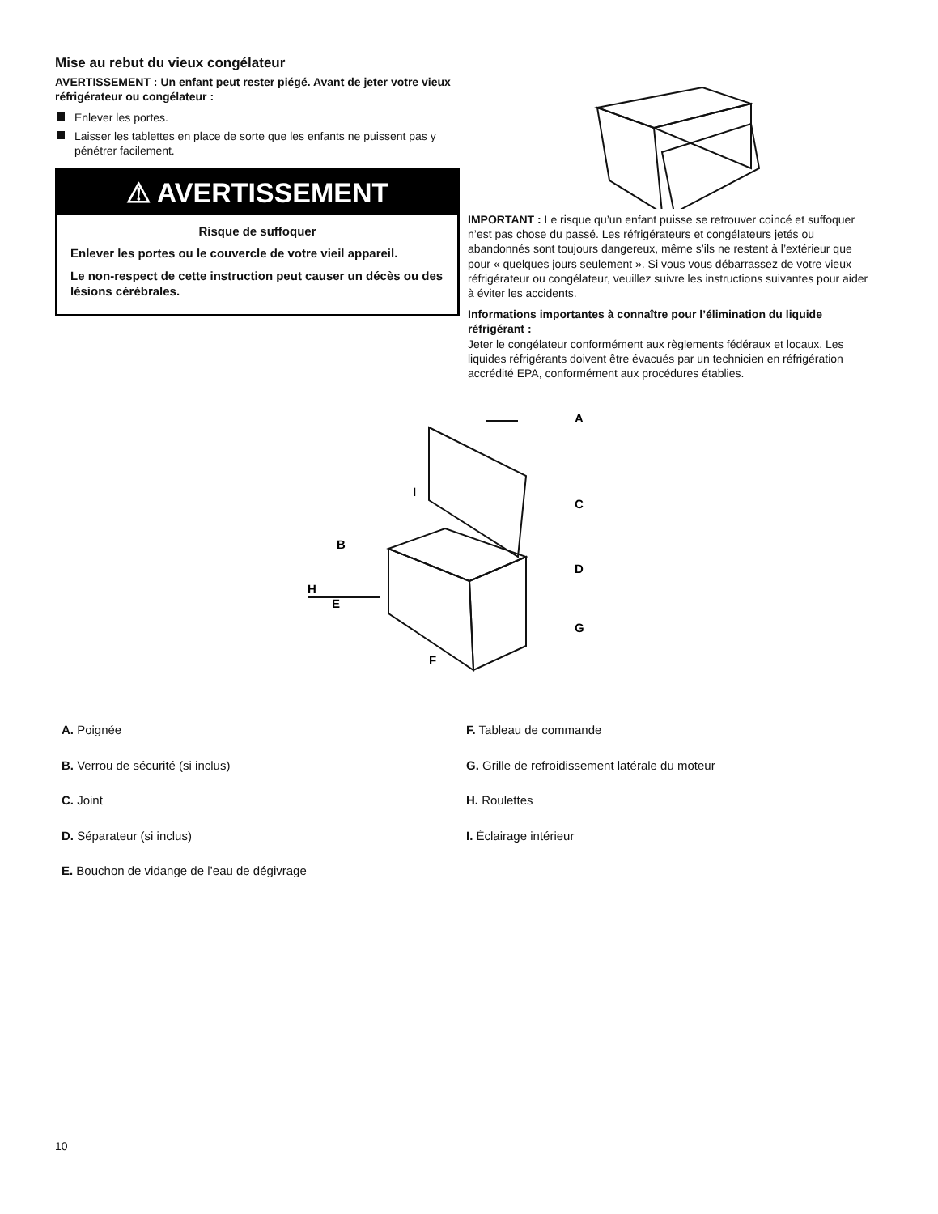Mise au rebut du vieux congélateur
AVERTISSEMENT : Un enfant peut rester piégé. Avant de jeter votre vieux réfrigérateur ou congélateur :
Enlever les portes.
Laisser les tablettes en place de sorte que les enfants ne puissent pas y pénétrer facilement.
⚠ AVERTISSEMENT
Risque de suffoquer
Enlever les portes ou le couvercle de votre vieil appareil.
Le non-respect de cette instruction peut causer un décès ou des lésions cérébrales.
IMPORTANT : Le risque qu’un enfant puisse se retrouver coincé et suffoquer n’est pas chose du passé. Les réfrigérateurs et congélateurs jetés ou abandonnés sont toujours dangereux, même s’ils ne restent à l’extérieur que pour « quelques jours seulement ». Si vous vous débarrassez de votre vieux réfrigérateur ou congélateur, veuillez suivre les instructions suivantes pour aider à éviter les accidents.
Informations importantes à connaître pour l’élimination du liquide réfrigérant :
Jeter le congélateur conformément aux règlements fédéraux et locaux. Les liquides réfrigérants doivent être évacués par un technicien en réfrigération accrédité EPA, conformément aux procédures établies.
A
B
C
D
E
F
G
H
I
A. Poignée
B. Verrou de sécurité (si inclus)
C. Joint
D. Séparateur (si inclus)
E. Bouchon de vidange de l’eau de dégivrage
F. Tableau de commande
G. Grille de refroidissement latérale du moteur
H. Roulettes
I. Éclairage intérieur
10